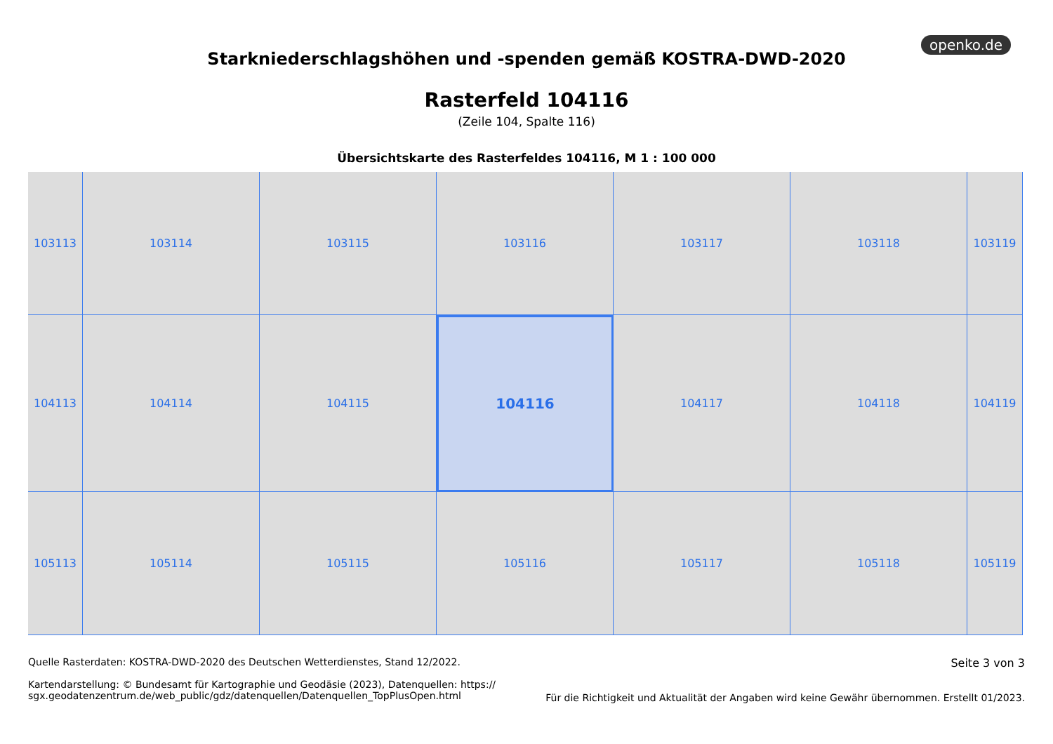openko.de
Starkniederschlagshöhen und -spenden gemäß KOSTRA-DWD-2020
Rasterfeld 104116
(Zeile 104, Spalte 116)
Übersichtskarte des Rasterfeldes 104116, M 1 : 100 000
103113
103114
103115
103116
103117
103118
103119
104113
104114
104115
104116
104117
104118
104119
105113
105114
105115
105116
105117
105118
105119
Quelle Rasterdaten: KOSTRA-DWD-2020 des Deutschen Wetterdienstes, Stand 12/2022.
Kartendarstellung: © Bundesamt für Kartographie und Geodäsie (2023), Datenquellen: https://
sgx.geodatenzentrum.de/web_public/gdz/datenquellen/Datenquellen_TopPlusOpen.html
Seite 3 von 3
Für die Richtigkeit und Aktualität der Angaben wird keine Gewähr übernommen. Erstellt 01/2023.